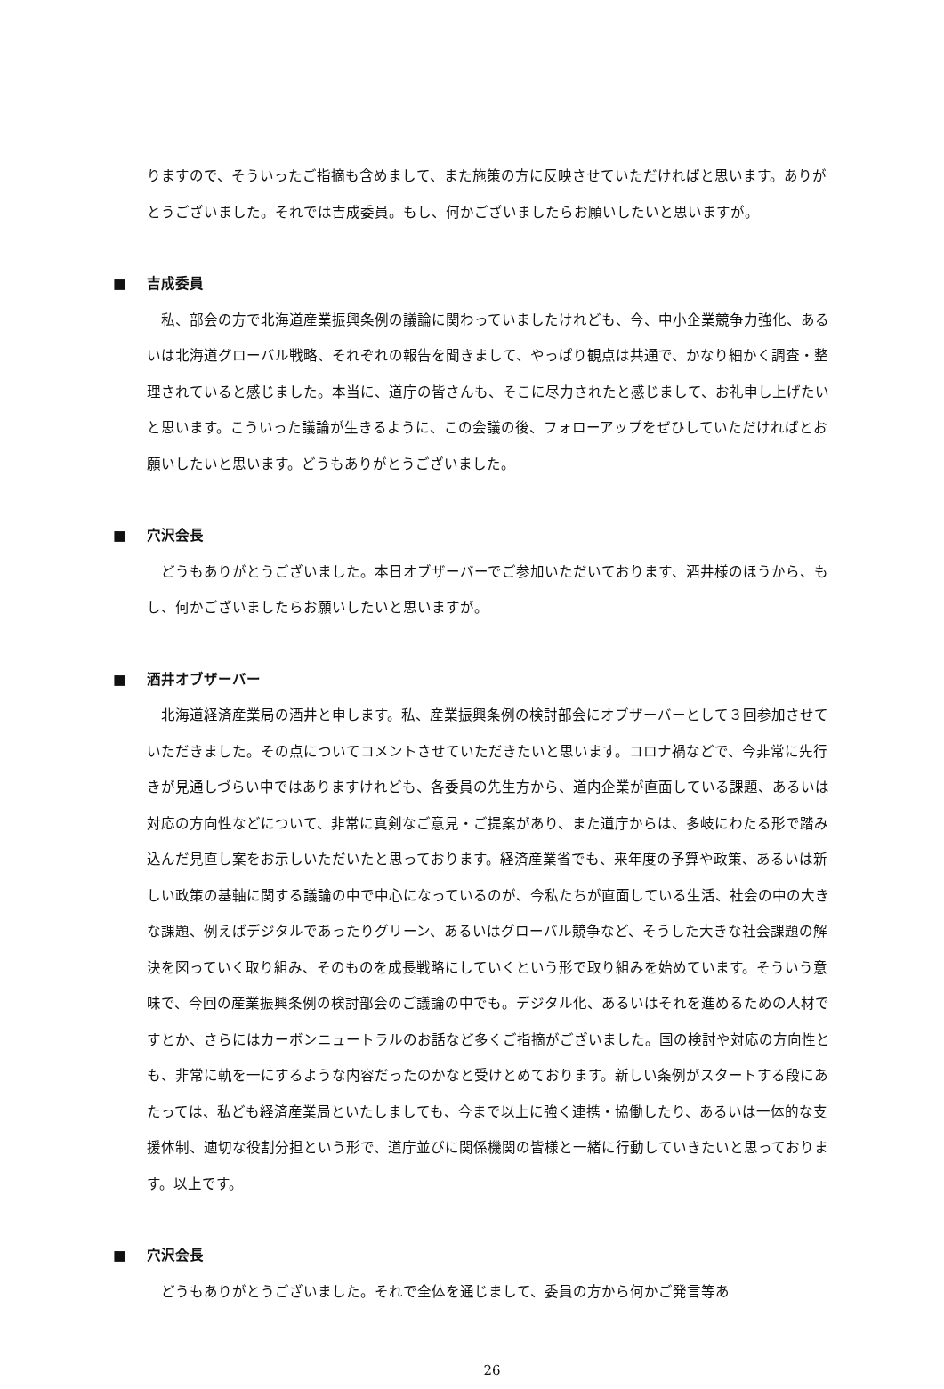りますので、そういったご指摘も含めまして、また施策の方に反映させていただければと思います。ありがとうございました。それでは吉成委員。もし、何かございましたらお願いしたいと思いますが。
■ 吉成委員
私、部会の方で北海道産業振興条例の議論に関わっていましたけれども、今、中小企業競争力強化、あるいは北海道グローバル戦略、それぞれの報告を聞きまして、やっぱり観点は共通で、かなり細かく調査・整理されていると感じました。本当に、道庁の皆さんも、そこに尽力されたと感じまして、お礼申し上げたいと思います。こういった議論が生きるように、この会議の後、フォローアップをぜひしていただければとお願いしたいと思います。どうもありがとうございました。
■ 穴沢会長
どうもありがとうございました。本日オブザーバーでご参加いただいております、酒井様のほうから、もし、何かございましたらお願いしたいと思いますが。
■ 酒井オブザーバー
北海道経済産業局の酒井と申します。私、産業振興条例の検討部会にオブザーバーとして３回参加させていただきました。その点についてコメントさせていただきたいと思います。コロナ禍などで、今非常に先行きが見通しづらい中ではありますけれども、各委員の先生方から、道内企業が直面している課題、あるいは対応の方向性などについて、非常に真剣なご意見・ご提案があり、また道庁からは、多岐にわたる形で踏み込んだ見直し案をお示しいただいたと思っております。経済産業省でも、来年度の予算や政策、あるいは新しい政策の基軸に関する議論の中で中心になっているのが、今私たちが直面している生活、社会の中の大きな課題、例えばデジタルであったりグリーン、あるいはグローバル競争など、そうした大きな社会課題の解決を図っていく取り組み、そのものを成長戦略にしていくという形で取り組みを始めています。そういう意味で、今回の産業振興条例の検討部会のご議論の中でも。デジタル化、あるいはそれを進めるための人材ですとか、さらにはカーボンニュートラルのお話など多くご指摘がございました。国の検討や対応の方向性とも、非常に軌を一にするような内容だったのかなと受けとめております。新しい条例がスタートする段にあたっては、私ども経済産業局といたしましても、今まで以上に強く連携・協働したり、あるいは一体的な支援体制、適切な役割分担という形で、道庁並びに関係機関の皆様と一緒に行動していきたいと思っております。以上です。
■ 穴沢会長
どうもありがとうございました。それで全体を通じまして、委員の方から何かご発言等あ
26